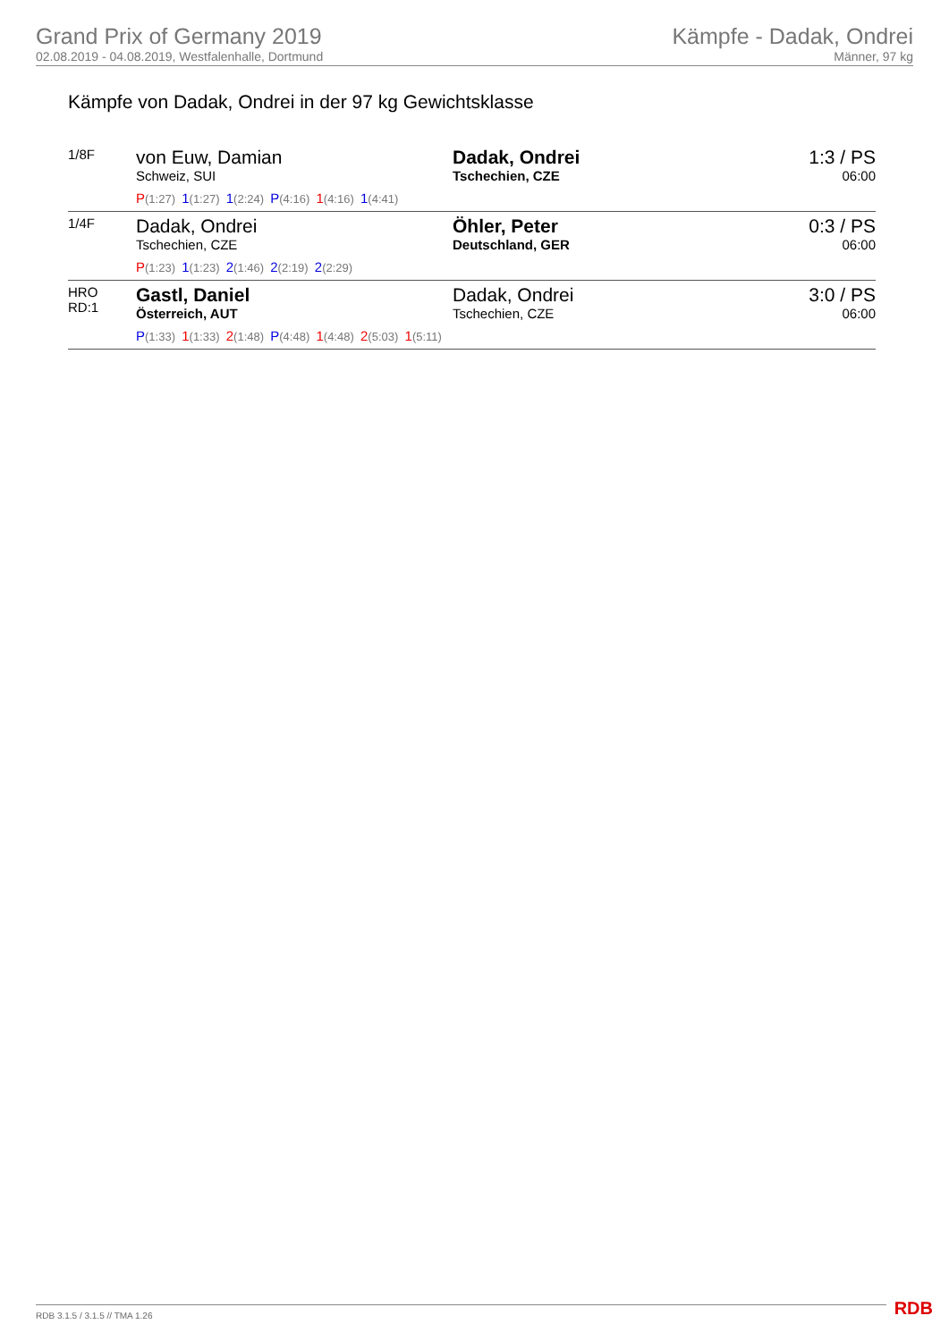Grand Prix of Germany 2019
02.08.2019 - 04.08.2019, Westfalenhalle, Dortmund
Kämpfe - Dadak, Ondrei
Männer, 97 kg
Kämpfe von Dadak, Ondrei in der 97 kg Gewichtsklasse
| 1/8F | von Euw, Damian Schweiz, SUI P (1:27) 1 (1:27) 1 (2:24) P (4:16) 1 (4:16) 1 (4:41) | Dadak, Ondrei Tschechien, CZE | 1:3 / PS 06:00 |
| 1/4F | Dadak, Ondrei Tschechien, CZE P (1:23) 1 (1:23) 2 (1:46) 2 (2:19) 2 (2:29) | Öhler, Peter Deutschland, GER | 0:3 / PS 06:00 |
| HRO RD:1 | Gastl, Daniel Österreich, AUT P (1:33) 1 (1:33) 2 (1:48) P (4:48) 1 (4:48) 2 (5:03) 1 (5:11) | Dadak, Ondrei Tschechien, CZE | 3:0 / PS 06:00 |
RDB 3.1.5 / 3.1.5 // TMA 1.26 RDB